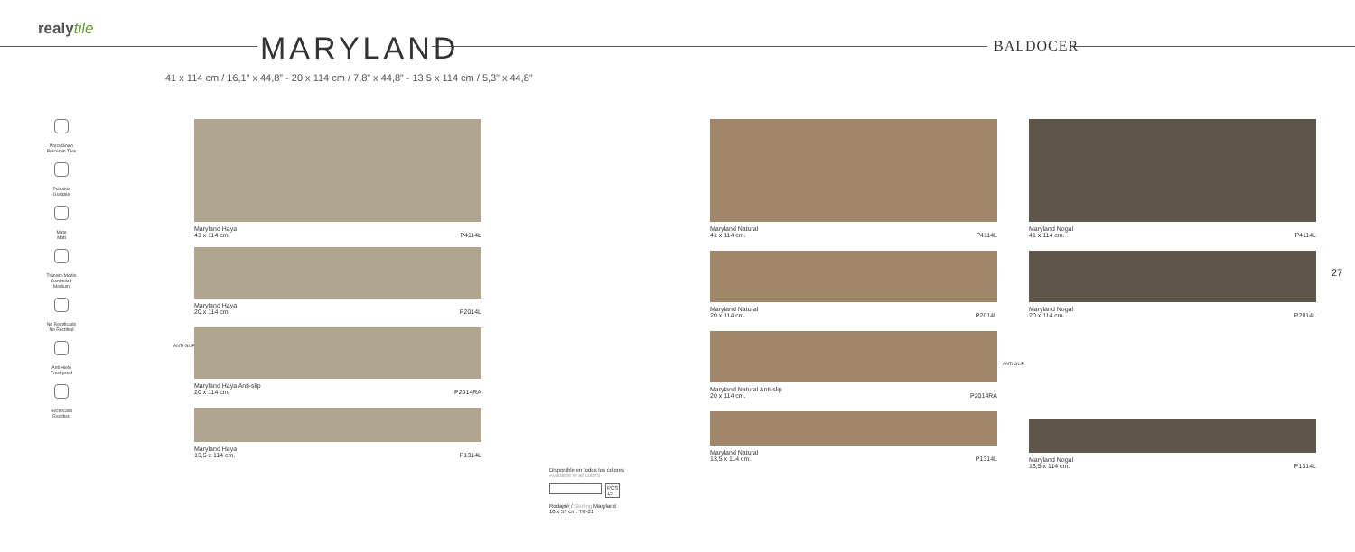realytile
MARYLAND BALDOCER
41 x 114 cm / 16,1” x 44,8” - 20 x 114 cm / 7,8” x 44,8” - 13,5 x 114 cm / 5,3” x 44,8”
Porcelánico
Porcelain Tiles
Pulsable
Useable
Mate
Matt
Tránsito Medio
Controlled Medium
No Rectificado
No Rectified
Anti Hielo
Frost proof
Rectificado
Rectified
ANTI-SLIP
ANTI-SLIP
Maryland Haya
41 x 114 cm. P4114L
Maryland Haya
20 x 114 cm. P2014L
Maryland Haya Anti-slip
20 x 114 cm. P2014RA
Maryland Haya
13,5 x 114 cm. P1314L
Maryland Natural
41 x 114 cm. P4114L
Maryland Natural
20 x 114 cm. P2014L
Maryland Natural Anti-slip
20 x 114 cm. P2014RA
Maryland Natural
13,5 x 114 cm. P1314L
Maryland Nogal
41 x 114 cm. P4114L
Maryland Nogal
20 x 114 cm. P2014L
Maryland Nogal
13,5 x 114 cm. P1314L
Disponible en todos los colores
Available in all colors
PCS
15
Rodapié / Skirting Maryland
10 x 57 cm. TR-21
27